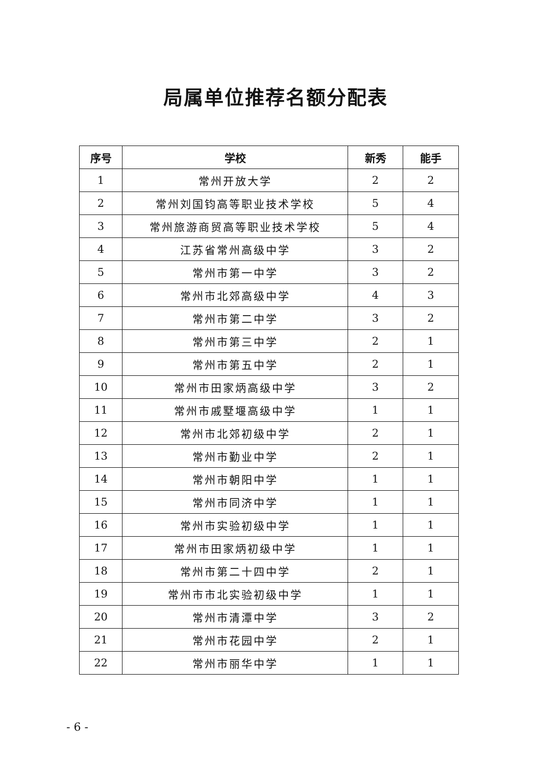局属单位推荐名额分配表
| 序号 | 学校 | 新秀 | 能手 |
| --- | --- | --- | --- |
| 1 | 常州开放大学 | 2 | 2 |
| 2 | 常州刘国钧高等职业技术学校 | 5 | 4 |
| 3 | 常州旅游商贸高等职业技术学校 | 5 | 4 |
| 4 | 江苏省常州高级中学 | 3 | 2 |
| 5 | 常州市第一中学 | 3 | 2 |
| 6 | 常州市北郊高级中学 | 4 | 3 |
| 7 | 常州市第二中学 | 3 | 2 |
| 8 | 常州市第三中学 | 2 | 1 |
| 9 | 常州市第五中学 | 2 | 1 |
| 10 | 常州市田家炳高级中学 | 3 | 2 |
| 11 | 常州市戚墅堰高级中学 | 1 | 1 |
| 12 | 常州市北郊初级中学 | 2 | 1 |
| 13 | 常州市勤业中学 | 2 | 1 |
| 14 | 常州市朝阳中学 | 1 | 1 |
| 15 | 常州市同济中学 | 1 | 1 |
| 16 | 常州市实验初级中学 | 1 | 1 |
| 17 | 常州市田家炳初级中学 | 1 | 1 |
| 18 | 常州市第二十四中学 | 2 | 1 |
| 19 | 常州市市北实验初级中学 | 1 | 1 |
| 20 | 常州市清潭中学 | 3 | 2 |
| 21 | 常州市花园中学 | 2 | 1 |
| 22 | 常州市丽华中学 | 1 | 1 |
- 6 -